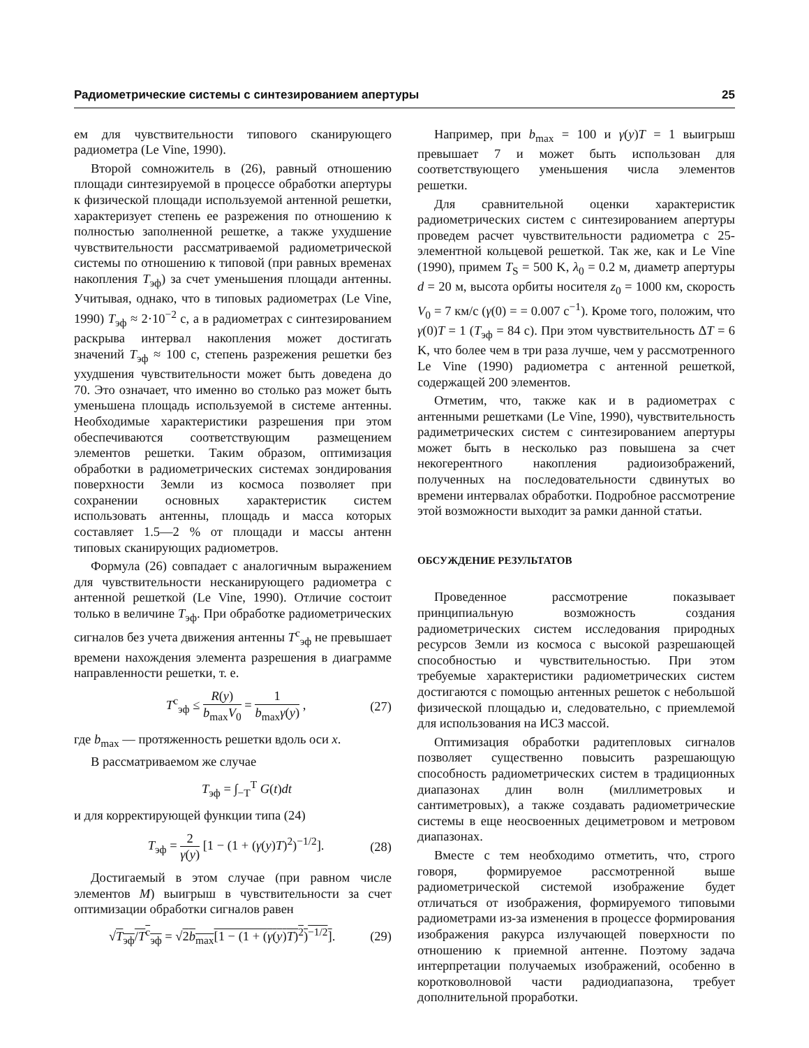Радиометрические системы с синтезированием апертуры 25
ем для чувствительности типового сканирующего радиометра (Le Vine, 1990).
Второй сомножитель в (26), равный отношению площади синтезируемой в процессе обработки апертуры к физической площади используемой антенной решетки, характеризует степень ее разрежения по отношению к полностью заполненной решетке, а также ухудшение чувствительности рассматриваемой радиометрической системы по отношению к типовой (при равных временах накопления T<sub>эф</sub>) за счет уменьшения площади антенны. Учитывая, однако, что в типовых радиометрах (Le Vine, 1990) T<sub>эф</sub> ≈ 2·10<sup>−2</sup> с, а в радиометрах с синтезированием раскрыва интервал накопления может достигать значений T<sub>эф</sub> ≈ 100 с, степень разрежения решетки без ухудшения чувствительности может быть доведена до 70. Это означает, что именно во столько раз может быть уменьшена площадь используемой в системе антенны. Необходимые характеристики разрешения при этом обеспечиваются соответствующим размещением элементов решетки. Таким образом, оптимизация обработки в радиометрических системах зондирования поверхности Земли из космоса позволяет при сохранении основных характеристик систем использовать антенны, площадь и масса которых составляет 1.5—2 % от площади и массы антенн типовых сканирующих радиометров.
Формула (26) совпадает с аналогичным выражением для чувствительности несканирующего радиометра с антенной решеткой (Le Vine, 1990). Отличие состоит только в величине T<sub>эф</sub>. При обработке радиометрических сигналов без учета движения антенны T<sup>c</sup><sub>эф</sub> не превышает времени нахождения элемента разрешения в диаграмме направленности решетки, т. е.
T<sup>c</sup><sub>эф</sub> ≤ R(y) b<sub>max</sub>V<sub>0</sub> = 1 b<sub>max</sub>γ(y) , (27)
где b<sub>max</sub> — протяженность решетки вдоль оси x.
В рассматриваемом же случае
T<sub>эф</sub> = ∫<sub>−T</sub><sup>T</sup> G(t)dt
и для корректирующей функции типа (24)
T<sub>эф</sub> = 2 γ(y) [1 − (1 + (γ(y)T)<sup>2</sup>)<sup>−1/2</sup>]. (28)
Достигаемый в этом случае (при равном числе элементов M) выигрыш в чувствительности за счет оптимизации обработки сигналов равен
√T<sub>эф</sub>/T<sup>c</sup><sub>эф</sub> = √2b<sub>max</sub>[1 − (1 + (γ(y)T)<sup>2</sup>)<sup>−1/2</sup>]. (29)
Например, при b<sub>max</sub> = 100 и γ(y)T = 1 выигрыш превышает 7 и может быть использован для соответствующего уменьшения числа элементов решетки.
Для сравнительной оценки характеристик радиометрических систем с синтезированием апертуры проведем расчет чувствительности радиометра с 25-элементной кольцевой решеткой. Так же, как и Le Vine (1990), примем T<sub>S</sub> = 500 K, λ<sub>0</sub> = 0.2 м, диаметр апертуры d = 20 м, высота орбиты носителя z<sub>0</sub> = 1000 км, скорость V<sub>0</sub> = 7 км/с (γ(0) = = 0.007 с<sup>−1</sup>). Кроме того, положим, что γ(0)T = 1 (T<sub>эф</sub> = 84 с). При этом чувствительность ΔT = 6 K, что более чем в три раза лучше, чем у рассмотренного Le Vine (1990) радиометра с антенной решеткой, содержащей 200 элементов.
Отметим, что, также как и в радиометрах с антенными решетками (Le Vine, 1990), чувствительность радиметрических систем с синтезированием апертуры может быть в несколько раз повышена за счет некогерентного накопления радиоизображений, полученных на последовательности сдвинутых во времени интервалах обработки. Подробное рассмотрение этой возможности выходит за рамки данной статьи.
ОБСУЖДЕНИЕ РЕЗУЛЬТАТОВ
Проведенное рассмотрение показывает принципиальную возможность создания радиометрических систем исследования природных ресурсов Земли из космоса с высокой разрешающей способностью и чувствительностью. При этом требуемые характеристики радиометрических систем достигаются с помощью антенных решеток с небольшой физической площадью и, следовательно, с приемлемой для использования на ИСЗ массой.
Оптимизация обработки радитепловых сигналов позволяет существенно повысить разрешающую способность радиометрических систем в традиционных диапазонах длин волн (миллиметровых и сантиметровых), а также создавать радиометрические системы в еще неосвоенных дециметровом и метровом диапазонах.
Вместе с тем необходимо отметить, что, строго говоря, формируемое рассмотренной выше радиометрической системой изображение будет отличаться от изображения, формируемого типовыми радиометрами из-за изменения в процессе формирования изображения ракурса излучающей поверхности по отношению к приемной антенне. Поэтому задача интерпретации получаемых изображений, особенно в коротковолновой части радиодиапазона, требует дополнительной проработки.